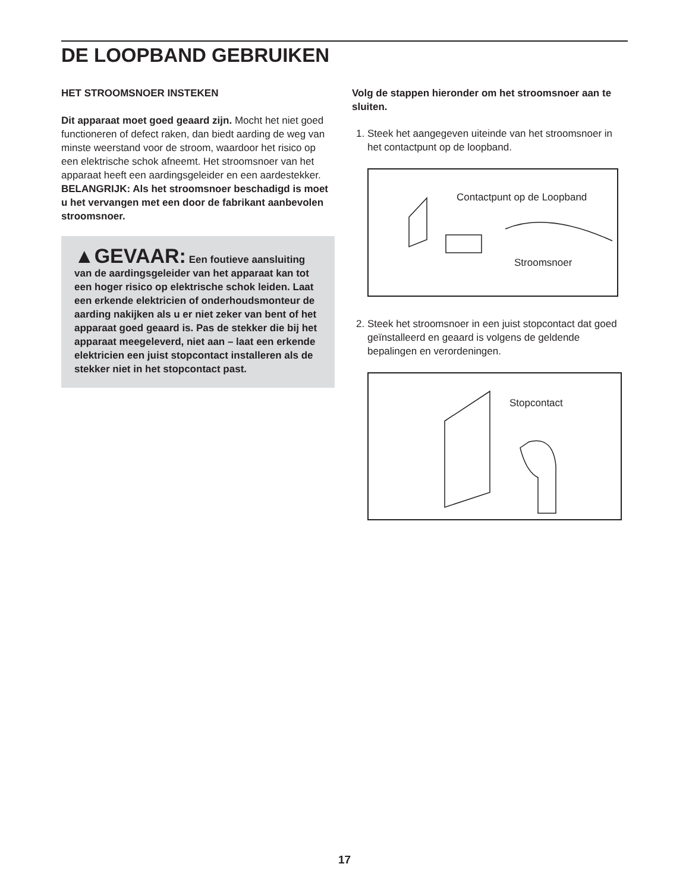DE LOOPBAND GEBRUIKEN
HET STROOMSNOER INSTEKEN
Dit apparaat moet goed geaard zijn. Mocht het niet goed functioneren of defect raken, dan biedt aarding de weg van minste weerstand voor de stroom, waardoor het risico op een elektrische schok afneemt. Het stroomsnoer van het apparaat heeft een aardingsgeleider en een aardestekker. BELANGRIJK: Als het stroomsnoer beschadigd is moet u het vervangen met een door de fabrikant aanbevolen stroomsnoer.
▲GEVAAR: Een foutieve aansluiting van de aardingsgeleider van het apparaat kan tot een hoger risico op elektrische schok leiden. Laat een erkende elektricien of onderhoudsmonteur de aarding nakijken als u er niet zeker van bent of het apparaat goed geaard is. Pas de stekker die bij het apparaat meegeleverd, niet aan – laat een erkende elektricien een juist stopcontact installeren als de stekker niet in het stopcontact past.
Volg de stappen hieronder om het stroomsnoer aan te sluiten.
1. Steek het aangegeven uiteinde van het stroomsnoer in het contactpunt op de loopband.
Contactpunt op de Loopband
Stroomsnoer
2. Steek het stroomsnoer in een juist stopcontact dat goed geïnstalleerd en geaard is volgens de geldende bepalingen en verordeningen.
Stopcontact
17